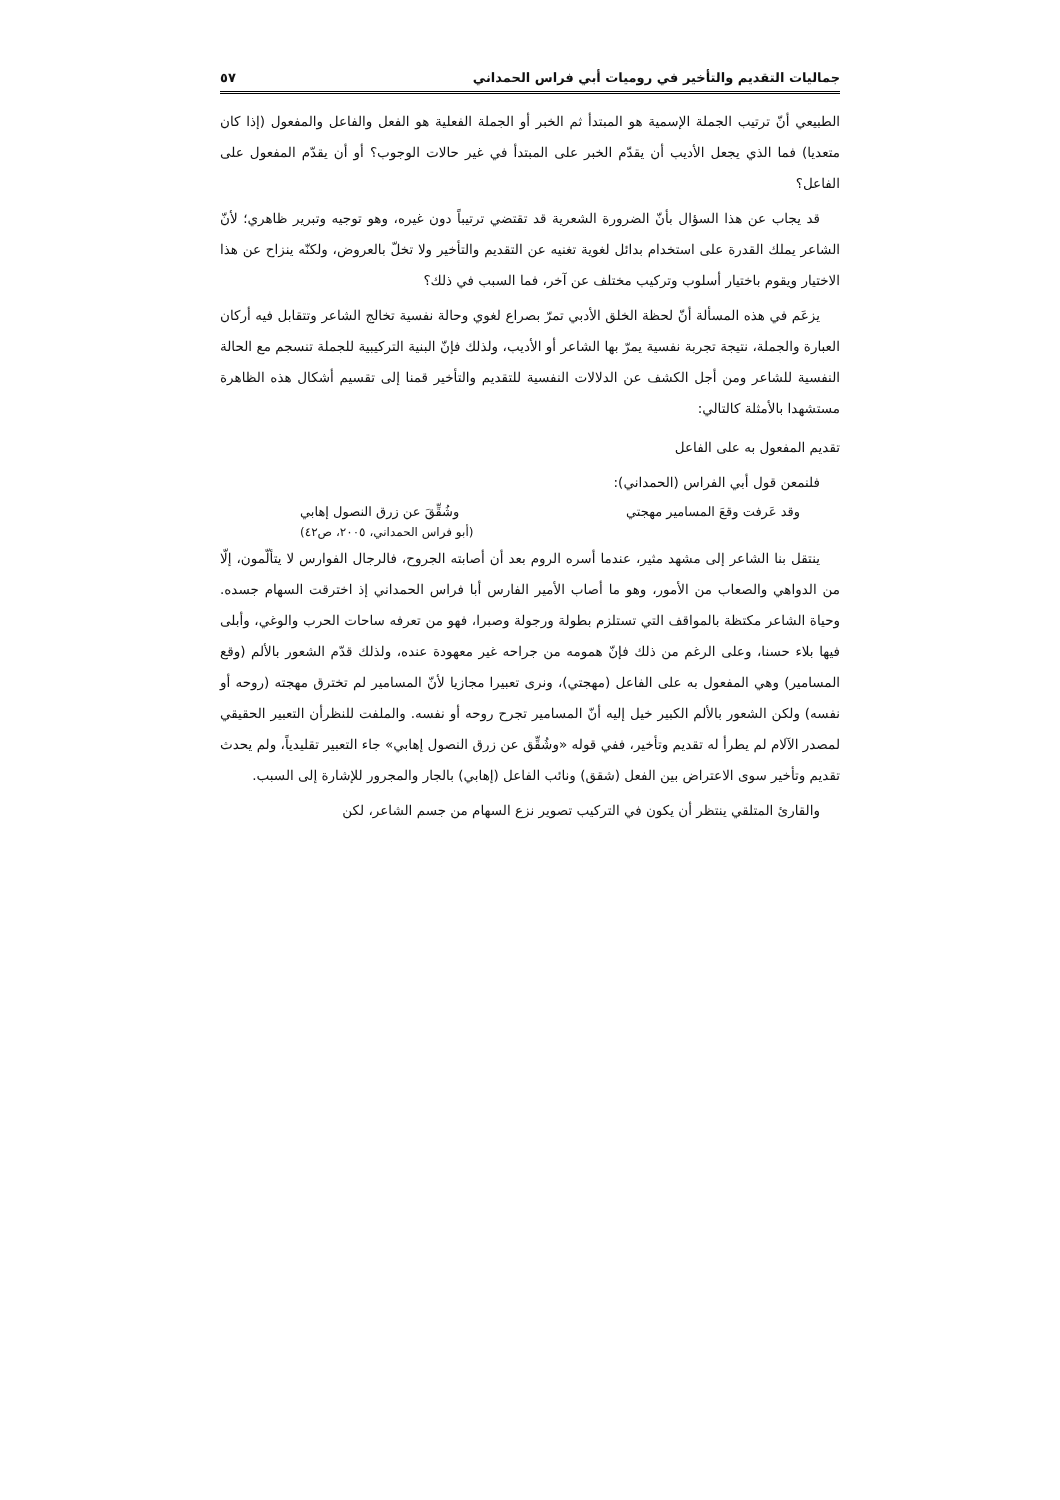جماليات التقديم والتأخير في روميات أبي فراس الحمداني ٥٧
الطبيعي أنّ ترتيب الجملة الإسمية هو المبتدأ ثم الخبر أو الجملة الفعلية هو الفعل والفاعل والمفعول (إذا كان متعديا) فما الذي يجعل الأديب أن يقدّم الخبر على المبتدأ في غير حالات الوجوب؟ أو أن يقدّم المفعول على الفاعل؟
قد يجاب عن هذا السؤال بأنّ الضرورة الشعرية قد تقتضي ترتيباً دون غيره، وهو توجيه وتبرير ظاهري؛ لأنّ الشاعر يملك القدرة على استخدام بدائل لغوية تغنيه عن التقديم والتأخير ولا تخلّ بالعروض، ولكنّه ينزاح عن هذا الاختيار ويقوم باختيار أسلوب وتركيب مختلف عن آخر، فما السبب في ذلك؟
يزعَم في هذه المسألة أنّ لحظة الخلق الأدبي تمرّ بصراع لغوي وحالة نفسية تخالج الشاعر وتتقابل فيه أركان العبارة والجملة، نتيجة تجربة نفسية يمرّ بها الشاعر أو الأديب، ولذلك فإنّ البنية التركيبية للجملة تنسجم مع الحالة النفسية للشاعر ومن أجل الكشف عن الدلالات النفسية للتقديم والتأخير قمنا إلى تقسيم أشكال هذه الظاهرة مستشهدا بالأمثلة كالتالي:
تقديم المفعول به على الفاعل
فلنمعن قول أبي الفراس (الحمداني):
وقد عَرفت وقعَ المسامير مهجتي وشُقِّقَ عن زرق النصول إهابي
(أبو فراس الحمداني، ٢٠٠٥، ص٤٢)
ينتقل بنا الشاعر إلى مشهد مثير، عندما أسره الروم بعد أن أصابته الجروح، فالرجال الفوارس لا يتألّمون، إلّا من الدواهي والصعاب من الأمور، وهو ما أصاب الأمير الفارس أبا فراس الحمداني إذ اخترقت السهام جسده. وحياة الشاعر مكتظة بالمواقف التي تستلزم بطولة ورجولة وصبرا، فهو من تعرفه ساحات الحرب والوغي، وأبلى فيها بلاء حسنا، وعلى الرغم من ذلك فإنّ همومه من جراحه غير معهودة عنده، ولذلك قدّم الشعور بالألم (وقع المسامير) وهي المفعول به على الفاعل (مهجتي)، ونرى تعبيرا مجازيا لأنّ المسامير لم تخترق مهجته (روحه أو نفسه) ولكن الشعور بالألم الكبير خيل إليه أنّ المسامير تجرح روحه أو نفسه. والملفت للنظرأن التعبير الحقيقي لمصدر الآلام لم يطرأ له تقديم وتأخير، ففي قوله «وشُقِّق عن زرق النصول إهابي» جاء التعبير تقليدياً، ولم يحدث تقديم وتأخير سوى الاعتراض بين الفعل (شقق) ونائب الفاعل (إهابي) بالجار والمجرور للإشارة إلى السبب.
والقارئ المتلقي ينتظر أن يكون في التركيب تصوير نزع السهام من جسم الشاعر، لكن